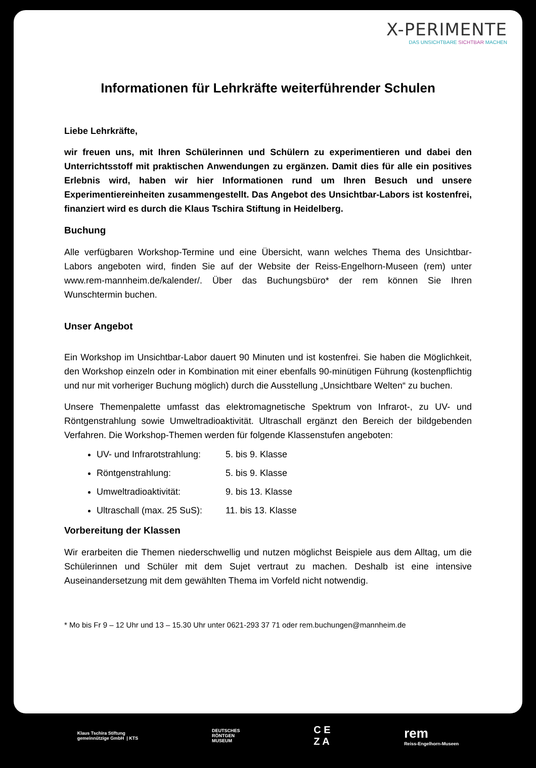X-PERIMENTE
DAS UNSICHTBARE SICHTBAR MACHEN
Informationen für Lehrkräfte weiterführender Schulen
Liebe Lehrkräfte,
wir freuen uns, mit Ihren Schülerinnen und Schülern zu experimentieren und dabei den Unterrichtsstoff mit praktischen Anwendungen zu ergänzen. Damit dies für alle ein positives Erlebnis wird, haben wir hier Informationen rund um Ihren Besuch und unsere Experimentiereinheiten zusammengestellt. Das Angebot des Unsichtbar-Labors ist kostenfrei, finanziert wird es durch die Klaus Tschira Stiftung in Heidelberg.
Buchung
Alle verfügbaren Workshop-Termine und eine Übersicht, wann welches Thema des Unsichtbar-Labors angeboten wird, finden Sie auf der Website der Reiss-Engelhorn-Museen (rem) unter www.rem-mannheim.de/kalender/. Über das Buchungsbüro* der rem können Sie Ihren Wunschtermin buchen.
Unser Angebot
Ein Workshop im Unsichtbar-Labor dauert 90 Minuten und ist kostenfrei. Sie haben die Möglichkeit, den Workshop einzeln oder in Kombination mit einer ebenfalls 90-minütigen Führung (kostenpflichtig und nur mit vorheriger Buchung möglich) durch die Ausstellung „Unsichtbare Welten“ zu buchen.
Unsere Themenpalette umfasst das elektromagnetische Spektrum von Infrarot-, zu UV- und Röntgenstrahlung sowie Umweltradioaktivität. Ultraschall ergänzt den Bereich der bildgebenden Verfahren. Die Workshop-Themen werden für folgende Klassenstufen angeboten:
UV- und Infrarotstrahlung: 5. bis 9. Klasse
Röntgenstrahlung: 5. bis 9. Klasse
Umweltradioaktivität: 9. bis 13. Klasse
Ultraschall (max. 25 SuS): 11. bis 13. Klasse
Vorbereitung der Klassen
Wir erarbeiten die Themen niederschwellig und nutzen möglichst Beispiele aus dem Alltag, um die Schülerinnen und Schüler mit dem Sujet vertraut zu machen. Deshalb ist eine intensive Auseinandersetzung mit dem gewählten Thema im Vorfeld nicht notwendig.
* Mo bis Fr 9 – 12 Uhr und 13 – 15.30 Uhr unter 0621-293 37 71 oder rem.buchungen@mannheim.de
Klaus Tschira Stiftung
gemeinnützige GmbH | KTS
DEUTSCHES
RÖNTGEN
MUSEUM
C E
Z A
rem
Reiss-Engelhorn-Museen